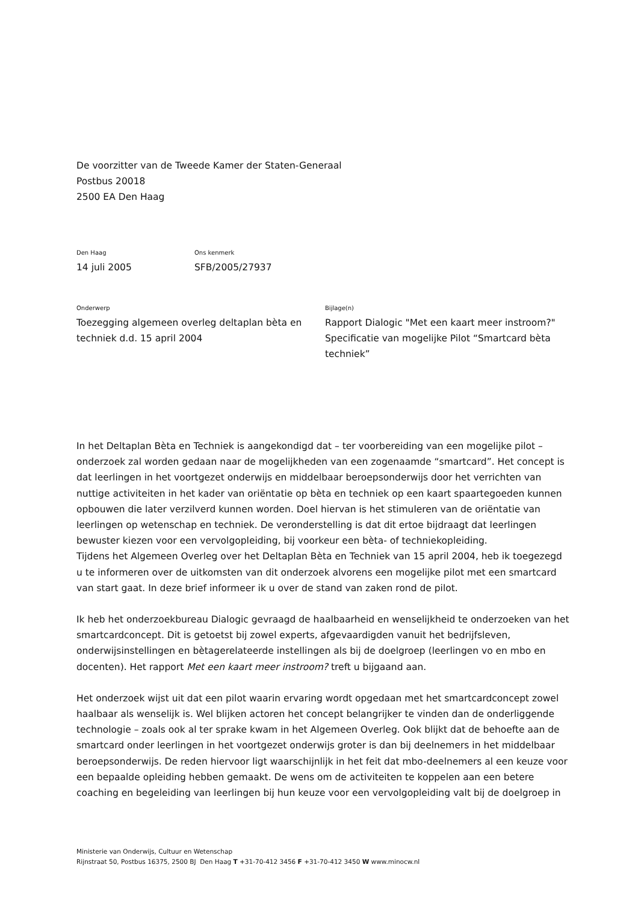De voorzitter van de Tweede Kamer der Staten-Generaal
Postbus 20018
2500 EA Den Haag
Den Haag
14 juli 2005
Ons kenmerk
SFB/2005/27937
Onderwerp
Toezegging algemeen overleg deltaplan bèta en
techniek d.d. 15 april 2004
Bijlage(n)
Rapport Dialogic "Met een kaart meer instroom?"
Specificatie van mogelijke Pilot “Smartcard bèta
techniek”
In het Deltaplan Bèta en Techniek is aangekondigd dat – ter voorbereiding van een mogelijke pilot – onderzoek zal worden gedaan naar de mogelijkheden van een zogenaamde “smartcard”. Het concept is dat leerlingen in het voortgezet onderwijs en middelbaar beroepsonderwijs door het verrichten van nuttige activiteiten in het kader van oriëntatie op bèta en techniek op een kaart spaartegoeden kunnen opbouwen die later verzilverd kunnen worden. Doel hiervan is het stimuleren van de oriëntatie van leerlingen op wetenschap en techniek. De veronderstelling is dat dit ertoe bijdraagt dat leerlingen bewuster kiezen voor een vervolgopleiding, bij voorkeur een bèta- of techniekopleiding.
Tijdens het Algemeen Overleg over het Deltaplan Bèta en Techniek van 15 april 2004, heb ik toegezegd u te informeren over de uitkomsten van dit onderzoek alvorens een mogelijke pilot met een smartcard van start gaat. In deze brief informeer ik u over de stand van zaken rond de pilot.
Ik heb het onderzoekbureau Dialogic gevraagd de haalbaarheid en wenselijkheid te onderzoeken van het smartcardconcept. Dit is getoetst bij zowel experts, afgevaardigden vanuit het bedrijfsleven, onderwijsinstellingen en bètagerelateerde instellingen als bij de doelgroep (leerlingen vo en mbo en docenten). Het rapport Met een kaart meer instroom? treft u bijgaand aan.
Het onderzoek wijst uit dat een pilot waarin ervaring wordt opgedaan met het smartcardconcept zowel haalbaar als wenselijk is. Wel blijken actoren het concept belangrijker te vinden dan de onderliggende technologie – zoals ook al ter sprake kwam in het Algemeen Overleg. Ook blijkt dat de behoefte aan de smartcard onder leerlingen in het voortgezet onderwijs groter is dan bij deelnemers in het middelbaar beroepsonderwijs. De reden hiervoor ligt waarschijnlijk in het feit dat mbo-deelnemers al een keuze voor een bepaalde opleiding hebben gemaakt. De wens om de activiteiten te koppelen aan een betere coaching en begeleiding van leerlingen bij hun keuze voor een vervolgopleiding valt bij de doelgroep in
Ministerie van Onderwijs, Cultuur en Wetenschap
Rijnstraat 50, Postbus 16375, 2500 BJ Den Haag T +31-70-412 3456 F +31-70-412 3450 W www.minocw.nl